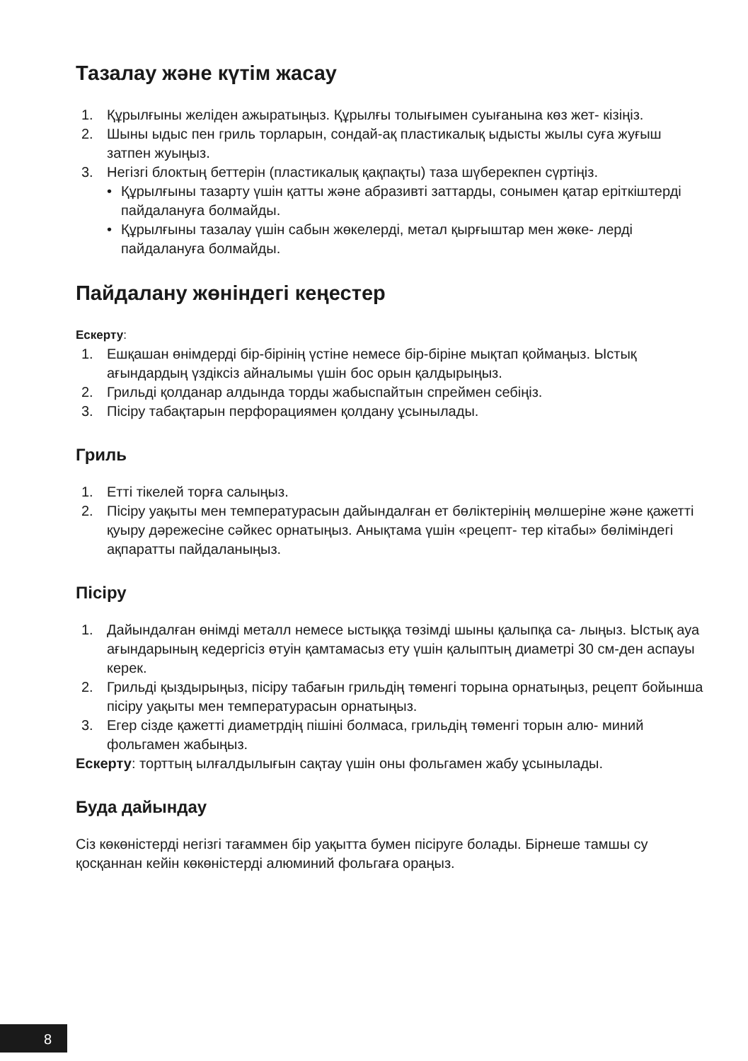Тазалау және күтім жасау
1. Құрылғыны желіден ажыратыңыз. Құрылғы толығымен суығанына көз жет- кізіңіз.
2. Шыны ыдыс пен гриль торларын, сондай-ақ пластикалық ыдысты жылы суға жуғыш затпен жуыңыз.
3. Негізгі блоктың беттерін (пластикалық қақпақты) таза шүберекпен сүртіңіз.
• Құрылғыны тазарту үшін қатты және абразивті заттарды, сонымен қатар еріткіштерді пайдалануға болмайды.
• Құрылғыны тазалау үшін сабын жөкелерді, метал қырғыштар мен жөке- лерді пайдалануға болмайды.
Пайдалану жөніндегі кеңестер
Ескерту:
1. Ешқашан өнімдерді бір-бірінің үстіне немесе бір-біріне мықтап қоймаңыз. Ыстық ағындардың үздіксіз айналымы үшін бос орын қалдырыңыз.
2. Грильді қолданар алдында торды жабыспайтын спреймен себіңіз.
3. Пісіру табақтарын перфорациямен қолдану ұсынылады.
Гриль
1. Етті тікелей торға салыңыз.
2. Пісіру уақыты мен температурасын дайындалған ет бөліктерінің мөлшеріне және қажетті қуыру дәрежесіне сәйкес орнатыңыз. Анықтама үшін «рецепт- тер кітабы» бөліміндегі ақпаратты пайдаланыңыз.
Пісіру
1. Дайындалған өнімді металл немесе ыстыққа төзімді шыны қалыпқа са- лыңыз. Ыстық ауа ағындарының кедергісіз өтуін қамтамасыз ету үшін қалыптың диаметрі 30 см-ден аспауы керек.
2. Грильді қыздырыңыз, пісіру табағын грильдің төменгі торына орнатыңыз, рецепт бойынша пісіру уақыты мен температурасын орнатыңыз.
3. Егер сізде қажетті диаметрдің пішіні болмаса, грильдің төменгі торын алю- миний фольгамен жабыңыз.
Ескерту: торттың ылғалдылығын сақтау үшін оны фольгамен жабу ұсынылады.
Буда дайындау
Сіз көкөністерді негізгі тағаммен бір уақытта бумен пісіруге болады. Бірнеше тамшы су қосқаннан кейін көкөністерді алюминий фольгаға ораңыз.
8